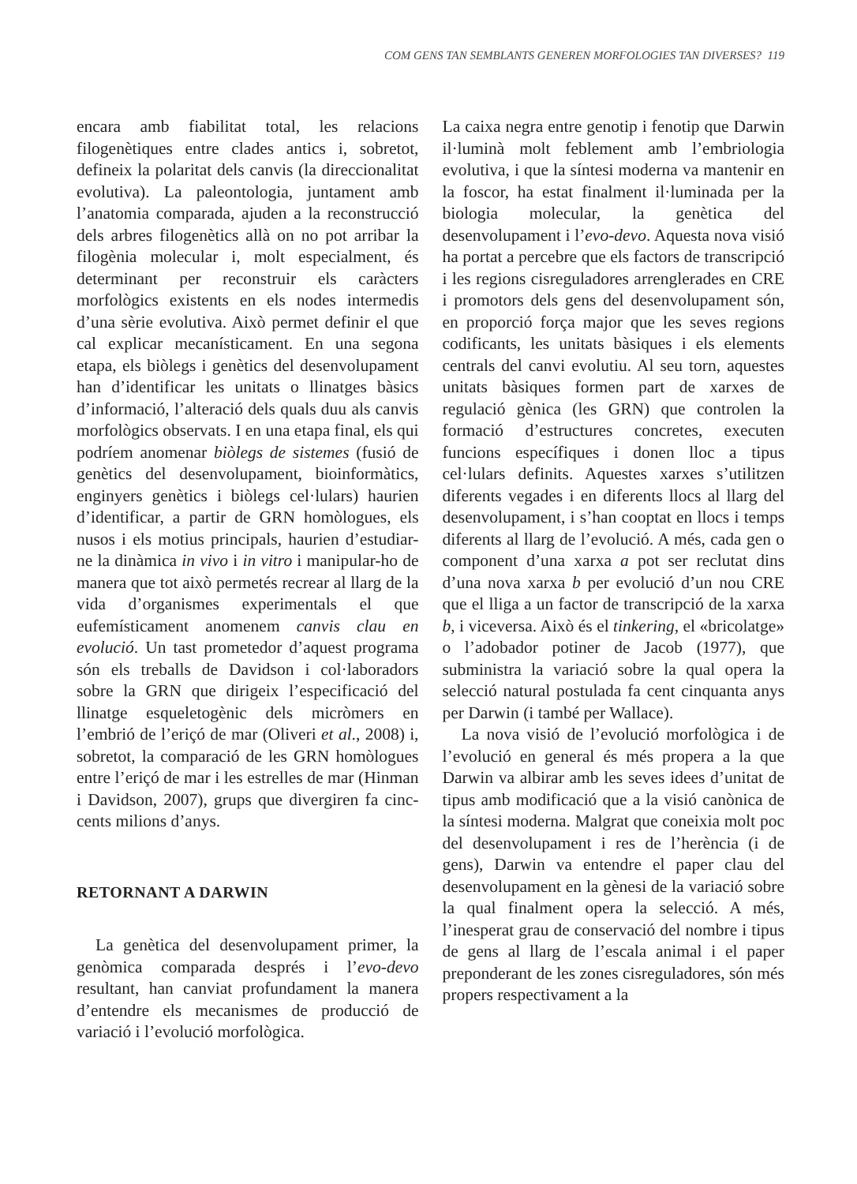COM GENS TAN SEMBLANTS GENEREN MORFOLOGIES TAN DIVERSES? 119
encara amb fiabilitat total, les relacions filogenètiques entre clades antics i, sobretot, defineix la polaritat dels canvis (la direccionalitat evolutiva). La paleontologia, juntament amb l’anatomia comparada, ajuden a la reconstrucció dels arbres filogenètics allà on no pot arribar la filogènia molecular i, molt especialment, és determinant per reconstruir els caràcters morfològics existents en els nodes intermedis d’una sèrie evolutiva. Això permet definir el que cal explicar mecanísticament. En una segona etapa, els biòlegs i genètics del desenvolupament han d’identificar les unitats o llinatges bàsics d’informació, l’alteració dels quals duu als canvis morfològics observats. I en una etapa final, els qui podríem anomenar biòlegs de sistemes (fusió de genètics del desenvolupament, bioinformàtics, enginyers genètics i biòlegs cel·lulars) haurien d’identificar, a partir de GRN homòlogues, els nusos i els motius principals, haurien d’estudiar-ne la dinàmica in vivo i in vitro i manipular-ho de manera que tot això permetés recrear al llarg de la vida d’organismes experimentals el que eufemísticament anomenem canvis clau en evolució. Un tast prometedor d’aquest programa són els treballs de Davidson i col·laboradors sobre la GRN que dirigeix l’especificació del llinatge esqueletogènic dels micròmers en l’embrió de l’eriçó de mar (Oliveri et al., 2008) i, sobretot, la comparació de les GRN homòlogues entre l’eriçó de mar i les estrelles de mar (Hinman i Davidson, 2007), grups que divergiren fa cinc-cents milions d’anys.
RETORNANT A DARWIN
La genètica del desenvolupament primer, la genòmica comparada després i l’evo-devo resultant, han canviat profundament la manera d’entendre els mecanismes de producció de variació i l’evolució morfològica.
La caixa negra entre genotip i fenotip que Darwin il·luminà molt feblement amb l’embriologia evolutiva, i que la síntesi moderna va mantenir en la foscor, ha estat finalment il·luminada per la biologia molecular, la genètica del desenvolupament i l’evo-devo. Aquesta nova visió ha portat a percebre que els factors de transcripció i les regions cisreguladores arrenglerades en CRE i promotors dels gens del desenvolupament són, en proporció força major que les seves regions codificants, les unitats bàsiques i els elements centrals del canvi evolutiu. Al seu torn, aquestes unitats bàsiques formen part de xarxes de regulació gènica (les GRN) que controlen la formació d’estructures concretes, executen funcions específiques i donen lloc a tipus cel·lulars definits. Aquestes xarxes s’utilitzen diferents vegades i en diferents llocs al llarg del desenvolupament, i s’han cooptat en llocs i temps diferents al llarg de l’evolució. A més, cada gen o component d’una xarxa a pot ser reclutat dins d’una nova xarxa b per evolució d’un nou CRE que el lliga a un factor de transcripció de la xarxa b, i viceversa. Això és el tinkering, el «bricolatge» o l’adobador potiner de Jacob (1977), que subministra la variació sobre la qual opera la selecció natural postulada fa cent cinquanta anys per Darwin (i també per Wallace).
La nova visió de l’evolució morfològica i de l’evolució en general és més propera a la que Darwin va albirar amb les seves idees d’unitat de tipus amb modificació que a la visió canònica de la síntesi moderna. Malgrat que coneixia molt poc del desenvolupament i res de l’herència (i de gens), Darwin va entendre el paper clau del desenvolupament en la gènesi de la variació sobre la qual finalment opera la selecció. A més, l’inesperat grau de conservació del nombre i tipus de gens al llarg de l’escala animal i el paper preponderant de les zones cisreguladores, són més propers respectivament a la